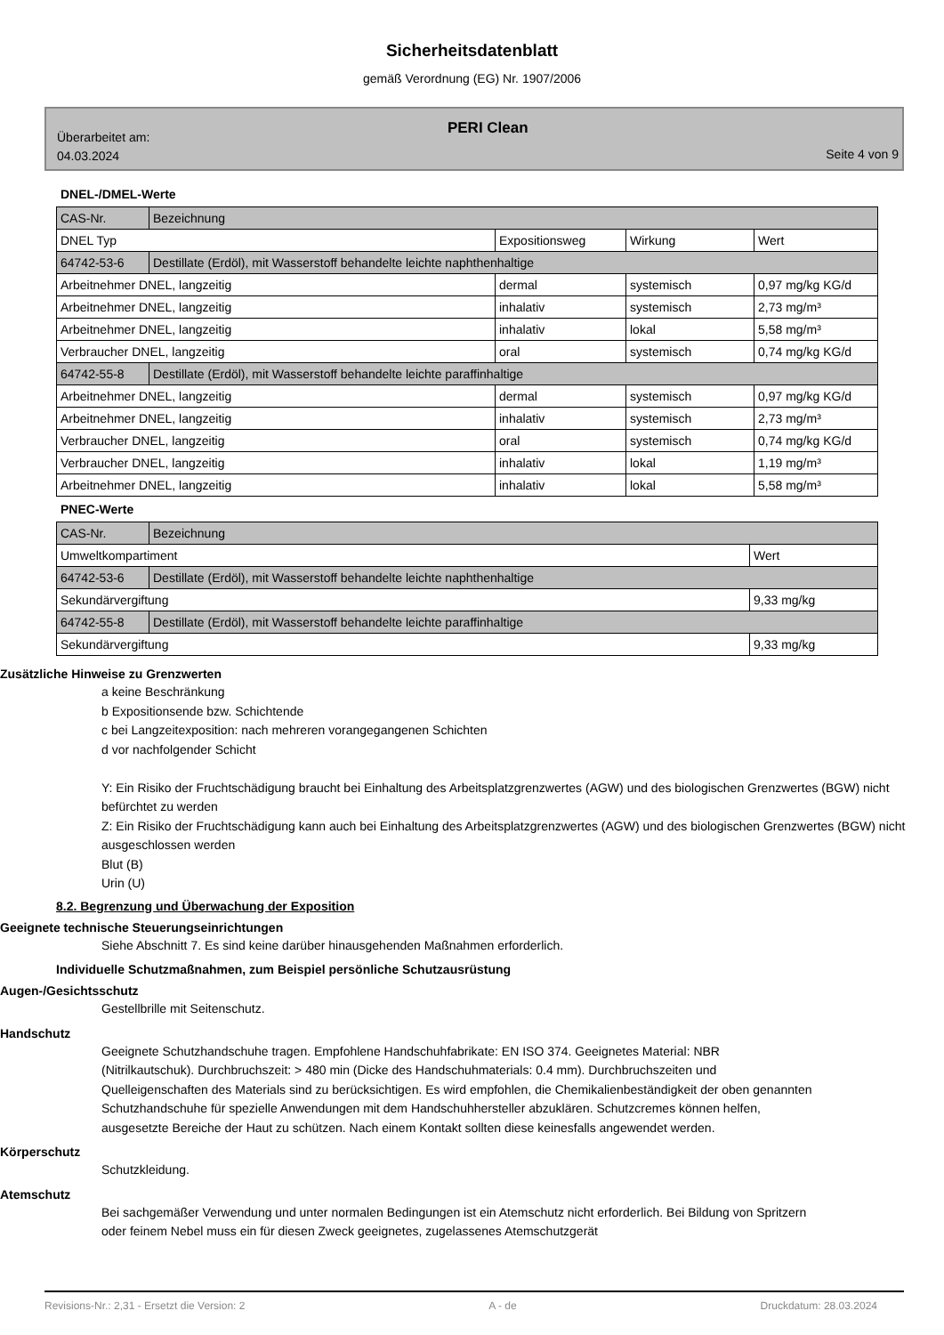Sicherheitsdatenblatt
gemäß Verordnung (EG) Nr. 1907/2006
Überarbeitet am:
04.03.2024
PERI Clean
Seite 4 von 9
DNEL-/DMEL-Werte
| CAS-Nr. | Bezeichnung | | | |
| DNEL Typ | | Expositionsweg | Wirkung | Wert |
| 64742-53-6 | Destillate (Erdöl), mit Wasserstoff behandelte leichte naphthenhaltige | | | |
| Arbeitnehmer DNEL, langzeitig | | dermal | systemisch | 0,97 mg/kg KG/d |
| Arbeitnehmer DNEL, langzeitig | | inhalativ | systemisch | 2,73 mg/m³ |
| Arbeitnehmer DNEL, langzeitig | | inhalativ | lokal | 5,58 mg/m³ |
| Verbraucher DNEL, langzeitig | | oral | systemisch | 0,74 mg/kg KG/d |
| 64742-55-8 | Destillate (Erdöl), mit Wasserstoff behandelte leichte paraffinhaltige | | | |
| Arbeitnehmer DNEL, langzeitig | | dermal | systemisch | 0,97 mg/kg KG/d |
| Arbeitnehmer DNEL, langzeitig | | inhalativ | systemisch | 2,73 mg/m³ |
| Verbraucher DNEL, langzeitig | | oral | systemisch | 0,74 mg/kg KG/d |
| Verbraucher DNEL, langzeitig | | inhalativ | lokal | 1,19 mg/m³ |
| Arbeitnehmer DNEL, langzeitig | | inhalativ | lokal | 5,58 mg/m³ |
PNEC-Werte
| CAS-Nr. | Bezeichnung | |
| Umweltkompartiment | | Wert |
| 64742-53-6 | Destillate (Erdöl), mit Wasserstoff behandelte leichte naphthenhaltige | |
| Sekundärvergiftung | | 9,33 mg/kg |
| 64742-55-8 | Destillate (Erdöl), mit Wasserstoff behandelte leichte paraffinhaltige | |
| Sekundärvergiftung | | 9,33 mg/kg |
Zusätzliche Hinweise zu Grenzwerten
a keine Beschränkung
b Expositionsende bzw. Schichtende
c bei Langzeitexposition: nach mehreren vorangegangenen Schichten
d vor nachfolgender Schicht
Y: Ein Risiko der Fruchtschädigung braucht bei Einhaltung des Arbeitsplatzgrenzwertes (AGW) und des biologischen Grenzwertes (BGW) nicht befürchtet zu werden
Z: Ein Risiko der Fruchtschädigung kann auch bei Einhaltung des Arbeitsplatzgrenzwertes (AGW) und des biologischen Grenzwertes (BGW) nicht ausgeschlossen werden
Blut (B)
Urin (U)
8.2. Begrenzung und Überwachung der Exposition
Geeignete technische Steuerungseinrichtungen
Siehe Abschnitt 7. Es sind keine darüber hinausgehenden Maßnahmen erforderlich.
Individuelle Schutzmaßnahmen, zum Beispiel persönliche Schutzausrüstung
Augen-/Gesichtsschutz
Gestellbrille mit Seitenschutz.
Handschutz
Geeignete Schutzhandschuhe tragen. Empfohlene Handschuhfabrikate: EN ISO 374. Geeignetes Material: NBR (Nitrilkautschuk). Durchbruchszeit: > 480 min (Dicke des Handschuhmaterials: 0.4 mm). Durchbruchszeiten und Quelleigenschaften des Materials sind zu berücksichtigen. Es wird empfohlen, die Chemikalienbeständigkeit der oben genannten Schutzhandschuhe für spezielle Anwendungen mit dem Handschuhhersteller abzuklären. Schutzcremes können helfen, ausgesetzte Bereiche der Haut zu schützen. Nach einem Kontakt sollten diese keinesfalls angewendet werden.
Körperschutz
Schutzkleidung.
Atemschutz
Bei sachgemäßer Verwendung und unter normalen Bedingungen ist ein Atemschutz nicht erforderlich. Bei Bildung von Spritzern oder feinem Nebel muss ein für diesen Zweck geeignetes, zugelassenes Atemschutzgerät
Revisions-Nr.: 2,31 - Ersetzt die Version: 2 A - de Druckdatum: 28.03.2024